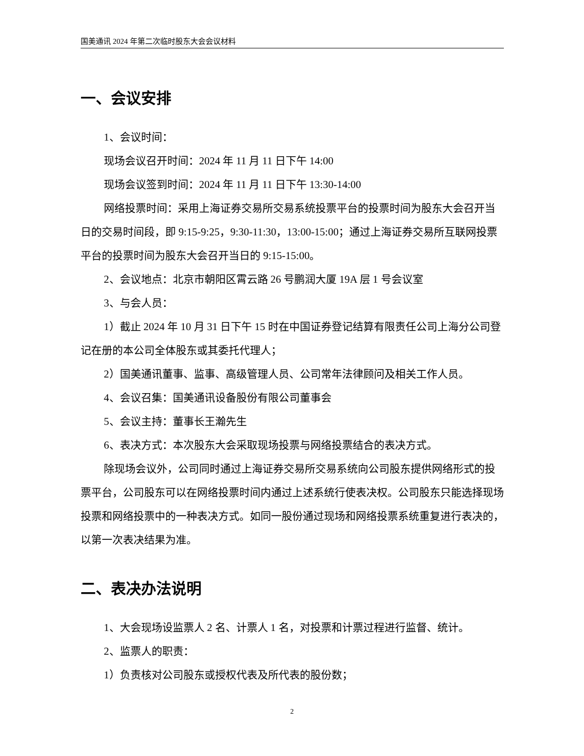国美通讯 2024 年第二次临时股东大会会议材料
一、会议安排
1、会议时间：
现场会议召开时间：2024 年 11 月 11 日下午 14:00
现场会议签到时间：2024 年 11 月 11 日下午 13:30-14:00
网络投票时间：采用上海证券交易所交易系统投票平台的投票时间为股东大会召开当日的交易时间段，即 9:15-9:25，9:30-11:30，13:00-15:00；通过上海证券交易所互联网投票平台的投票时间为股东大会召开当日的 9:15-15:00。
2、会议地点：北京市朝阳区霄云路 26 号鹏润大厦 19A 层 1 号会议室
3、与会人员：
1）截止 2024 年 10 月 31 日下午 15 时在中国证券登记结算有限责任公司上海分公司登记在册的本公司全体股东或其委托代理人；
2）国美通讯董事、监事、高级管理人员、公司常年法律顾问及相关工作人员。
4、会议召集：国美通讯设备股份有限公司董事会
5、会议主持：董事长王瀚先生
6、表决方式：本次股东大会采取现场投票与网络投票结合的表决方式。
除现场会议外，公司同时通过上海证券交易所交易系统向公司股东提供网络形式的投票平台，公司股东可以在网络投票时间内通过上述系统行使表决权。公司股东只能选择现场投票和网络投票中的一种表决方式。如同一股份通过现场和网络投票系统重复进行表决的，以第一次表决结果为准。
二、表决办法说明
1、大会现场设监票人 2 名、计票人 1 名，对投票和计票过程进行监督、统计。
2、监票人的职责：
1）负责核对公司股东或授权代表及所代表的股份数；
2